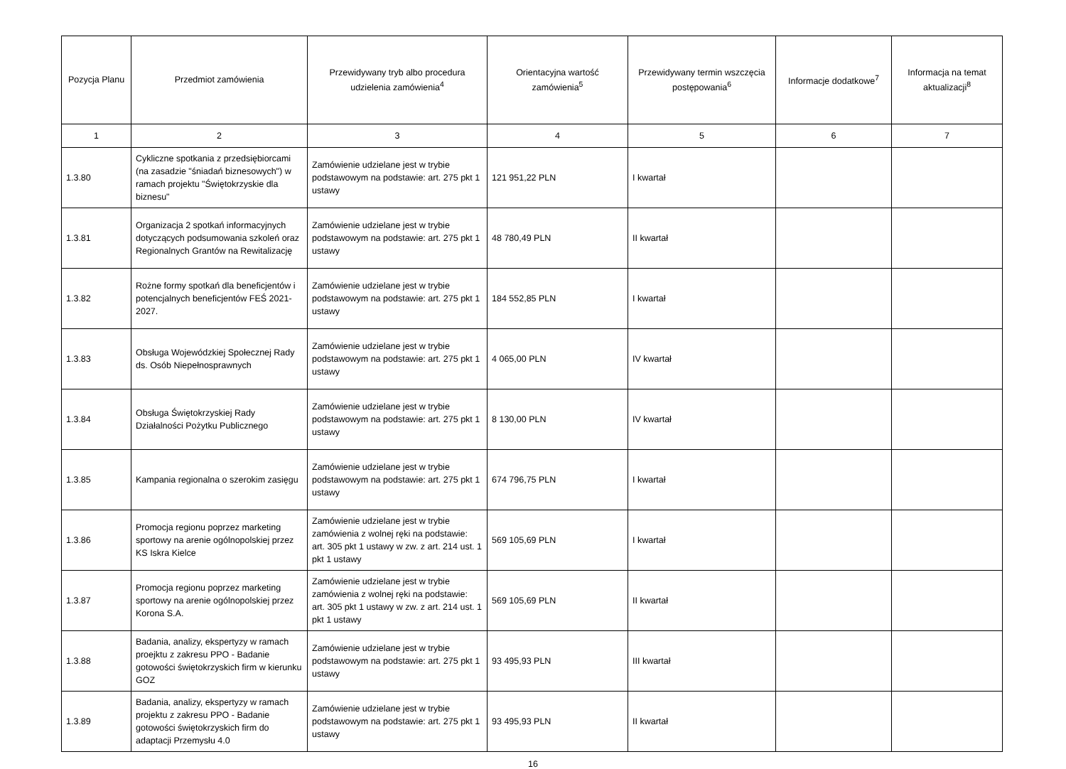| Pozycja Planu | Przedmiot zamówienia | Przewidywany tryb albo procedura udzielenia zamówienia<sup>4</sup> | Orientacyjna wartość zamówienia<sup>5</sup> | Przewidywany termin wszczęcia postępowania<sup>6</sup> | Informacje dodatkowe<sup>7</sup> | Informacja na temat aktualizacji<sup>8</sup> |
| --- | --- | --- | --- | --- | --- | --- |
| 1 | 2 | 3 | 4 | 5 | 6 | 7 |
| 1.3.80 | Cykliczne spotkania z przedsiębiorcami (na zasadzie "śniadań biznesowych") w ramach projektu "Świętokrzyskie dla biznesu" | Zamówienie udzielane jest w trybie podstawowym na podstawie: art. 275 pkt 1 ustawy | 121 951,22 PLN | I kwartał | | |
| 1.3.81 | Organizacja 2 spotkań informacyjnych dotyczących podsumowania szkoleń oraz Regionalnych Grantów na Rewitalizację | Zamówienie udzielane jest w trybie podstawowym na podstawie: art. 275 pkt 1 ustawy | 48 780,49 PLN | II kwartał | | |
| 1.3.82 | Rożne formy spotkań dla beneficjentów i potencjalnych beneficjentów FEŚ 2021-2027. | Zamówienie udzielane jest w trybie podstawowym na podstawie: art. 275 pkt 1 ustawy | 184 552,85 PLN | I kwartał | | |
| 1.3.83 | Obsługa Wojewódzkiej Społecznej Rady ds. Osób Niepełnosprawnych | Zamówienie udzielane jest w trybie podstawowym na podstawie: art. 275 pkt 1 ustawy | 4 065,00 PLN | IV kwartał | | |
| 1.3.84 | Obsługa Świętokrzyskiej Rady Działalności Pożytku Publicznego | Zamówienie udzielane jest w trybie podstawowym na podstawie: art. 275 pkt 1 ustawy | 8 130,00 PLN | IV kwartał | | |
| 1.3.85 | Kampania regionalna o szerokim zasięgu | Zamówienie udzielane jest w trybie podstawowym na podstawie: art. 275 pkt 1 ustawy | 674 796,75 PLN | I kwartał | | |
| 1.3.86 | Promocja regionu poprzez marketing sportowy na arenie ogólnopolskiej przez KS Iskra Kielce | Zamówienie udzielane jest w trybie zamówienia z wolnej ręki na podstawie: art. 305 pkt 1 ustawy w zw. z art. 214 ust. 1 pkt 1 ustawy | 569 105,69 PLN | I kwartał | | |
| 1.3.87 | Promocja regionu poprzez marketing sportowy na arenie ogólnopolskiej przez Korona S.A. | Zamówienie udzielane jest w trybie zamówienia z wolnej ręki na podstawie: art. 305 pkt 1 ustawy w zw. z art. 214 ust. 1 pkt 1 ustawy | 569 105,69 PLN | II kwartał | | |
| 1.3.88 | Badania, analizy, ekspertyzy w ramach proejktu z zakresu PPO - Badanie gotowości świętokrzyskich firm w kierunku GOZ | Zamówienie udzielane jest w trybie podstawowym na podstawie: art. 275 pkt 1 ustawy | 93 495,93 PLN | III kwartał | | |
| 1.3.89 | Badania, analizy, ekspertyzy w ramach projektu z zakresu PPO - Badanie gotowości świętokrzyskich firm do adaptacji Przemysłu 4.0 | Zamówienie udzielane jest w trybie podstawowym na podstawie: art. 275 pkt 1 ustawy | 93 495,93 PLN | II kwartał | | |
16